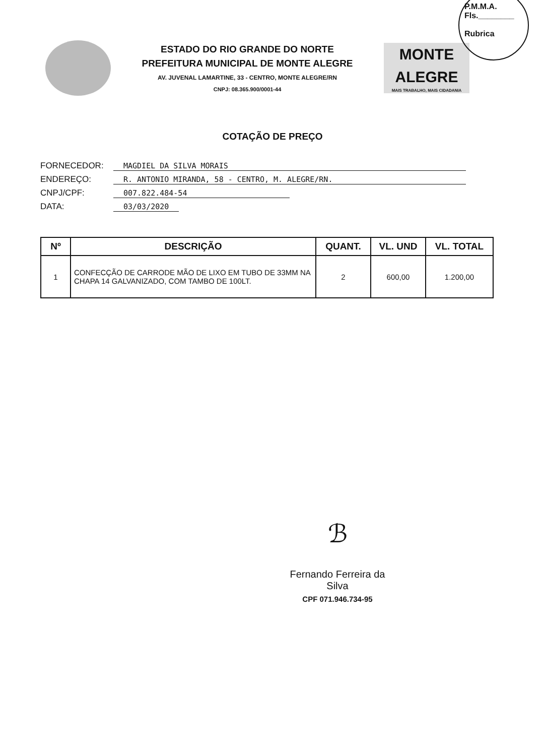P.M.M.A.
Fls.________
Rubrica
ESTADO DO RIO GRANDE DO NORTE
PREFEITURA MUNICIPAL DE MONTE ALEGRE
AV. JUVENAL LAMARTINE, 33 - CENTRO, MONTE ALEGRE/RN
CNPJ: 08.365.900/0001-44
MONTE
ALEGRE
MAIS TRABALHO, MAIS CIDADANIA
COTAÇÃO DE PREÇO
FORNECEDOR: MAGDIEL DA SILVA MORAIS
ENDEREÇO: R. ANTONIO MIRANDA, 58 - CENTRO, M. ALEGRE/RN.
CNPJ/CPF: 007.822.484-54
DATA: 03/03/2020
| Nº | DESCRIÇÃO | QUANT. | VL. UND | VL. TOTAL |
| --- | --- | --- | --- | --- |
| 1 | CONFECÇÃO DE CARRODE MÃO DE LIXO EM TUBO DE 33MM NA CHAPA 14 GALVANIZADO, COM TAMBO DE 100LT. | 2 | 600,00 | 1.200,00 |
ℬ
Fernando Ferreira da Silva
CPF 071.946.734-95